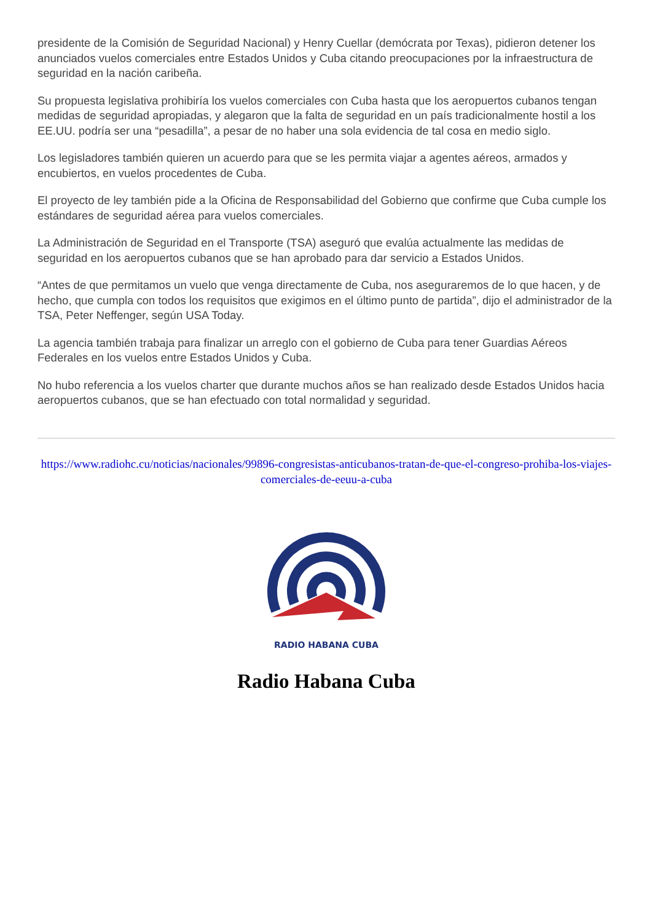presidente de la Comisión de Seguridad Nacional) y Henry Cuellar (demócrata por Texas), pidieron detener los anunciados vuelos comerciales entre Estados Unidos y Cuba citando preocupaciones por la infraestructura de seguridad en la nación caribeña.
Su propuesta legislativa prohibiría los vuelos comerciales con Cuba hasta que los aeropuertos cubanos tengan medidas de seguridad apropiadas, y alegaron que la falta de seguridad en un país tradicionalmente hostil a los EE.UU. podría ser una “pesadilla”, a pesar de no haber una sola evidencia de tal cosa en medio siglo.
Los legisladores también quieren un acuerdo para que se les permita viajar a agentes aéreos, armados y encubiertos, en vuelos procedentes de Cuba.
El proyecto de ley también pide a la Oficina de Responsabilidad del Gobierno que confirme que Cuba cumple los estándares de seguridad aérea para vuelos comerciales.
La Administración de Seguridad en el Transporte (TSA) aseguró que evalúa actualmente las medidas de seguridad en los aeropuertos cubanos que se han aprobado para dar servicio a Estados Unidos.
“Antes de que permitamos un vuelo que venga directamente de Cuba, nos aseguraremos de lo que hacen, y de hecho, que cumpla con todos los requisitos que exigimos en el último punto de partida”, dijo el administrador de la TSA, Peter Neffenger, según USA Today.
La agencia también trabaja para finalizar un arreglo con el gobierno de Cuba para tener Guardias Aéreos Federales en los vuelos entre Estados Unidos y Cuba.
No hubo referencia a los vuelos charter que durante muchos años se han realizado desde Estados Unidos hacia aeropuertos cubanos, que se han efectuado con total normalidad y seguridad.
https://www.radiohc.cu/noticias/nacionales/99896-congresistas-anticubanos-tratan-de-que-el-congreso-prohiba-los-viajes-comerciales-de-eeuu-a-cuba
RADIO HABANA CUBA
Radio Habana Cuba